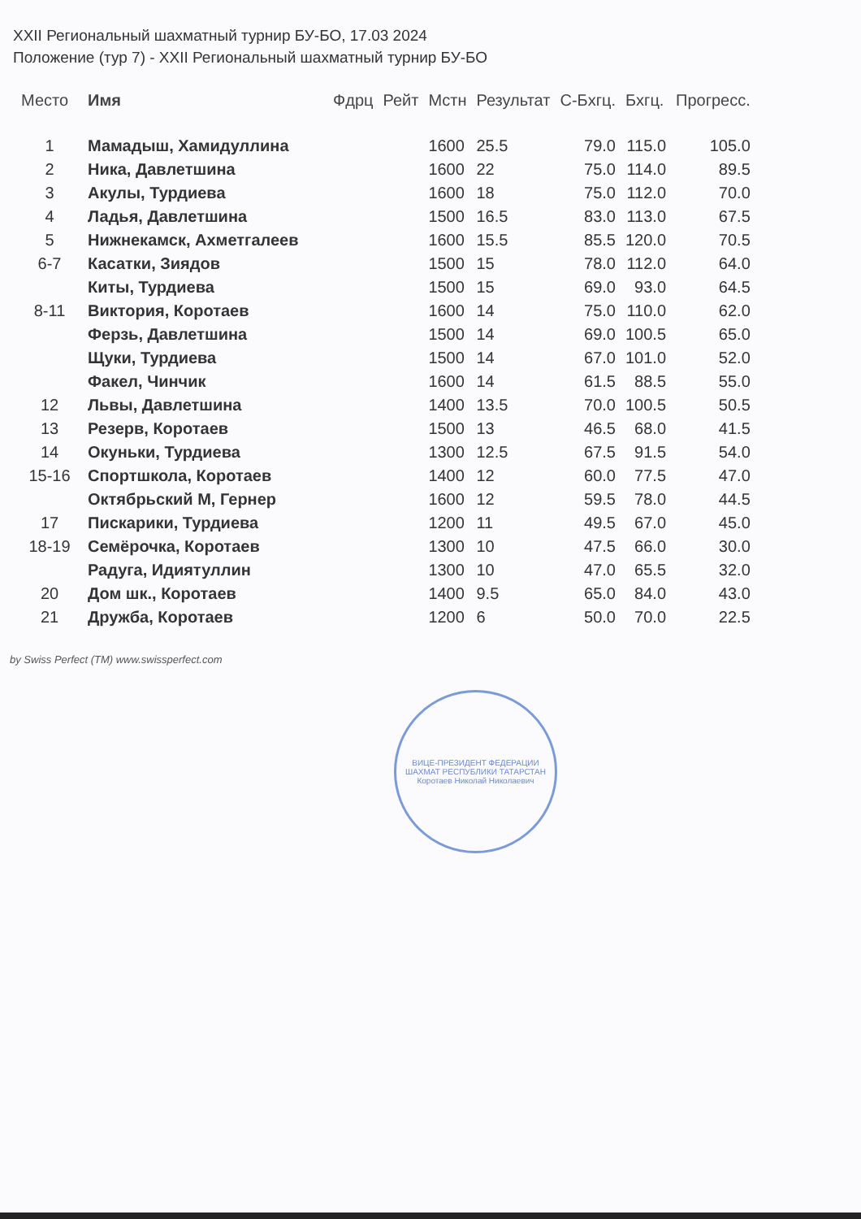XXII Региональный шахматный турнир БУ-БО, 17.03 2024
Положение (тур 7) - XXII Региональный шахматный турнир БУ-БО
| Место | Имя | Фдрц | Рейт | Мстн | Результат | С-Бхгц. | Бхгц. | Прогресс. |
| --- | --- | --- | --- | --- | --- | --- | --- | --- |
| 1 | Мамадыш, Хамидуллина | | | 1600 | 25.5 | 79.0 | 115.0 | 105.0 |
| 2 | Ника, Давлетшина | | | 1600 | 22 | 75.0 | 114.0 | 89.5 |
| 3 | Акулы, Турдиева | | | 1600 | 18 | 75.0 | 112.0 | 70.0 |
| 4 | Ладья, Давлетшина | | | 1500 | 16.5 | 83.0 | 113.0 | 67.5 |
| 5 | Нижнекамск, Ахметгалеев | | | 1600 | 15.5 | 85.5 | 120.0 | 70.5 |
| 6-7 | Касатки, Зиядов | | | 1500 | 15 | 78.0 | 112.0 | 64.0 |
| | Киты, Турдиева | | | 1500 | 15 | 69.0 | 93.0 | 64.5 |
| 8-11 | Виктория, Коротаев | | | 1600 | 14 | 75.0 | 110.0 | 62.0 |
| | Ферзь, Давлетшина | | | 1500 | 14 | 69.0 | 100.5 | 65.0 |
| | Щуки, Турдиева | | | 1500 | 14 | 67.0 | 101.0 | 52.0 |
| | Факел, Чинчик | | | 1600 | 14 | 61.5 | 88.5 | 55.0 |
| 12 | Львы, Давлетшина | | | 1400 | 13.5 | 70.0 | 100.5 | 50.5 |
| 13 | Резерв, Коротаев | | | 1500 | 13 | 46.5 | 68.0 | 41.5 |
| 14 | Окуньки, Турдиева | | | 1300 | 12.5 | 67.5 | 91.5 | 54.0 |
| 15-16 | Спортшкола, Коротаев | | | 1400 | 12 | 60.0 | 77.5 | 47.0 |
| | Октябрьский М, Гернер | | | 1600 | 12 | 59.5 | 78.0 | 44.5 |
| 17 | Пискарики, Турдиева | | | 1200 | 11 | 49.5 | 67.0 | 45.0 |
| 18-19 | Семёрочка, Коротаев | | | 1300 | 10 | 47.5 | 66.0 | 30.0 |
| | Радуга, Идиятуллин | | | 1300 | 10 | 47.0 | 65.5 | 32.0 |
| 20 | Дом шк., Коротаев | | | 1400 | 9.5 | 65.0 | 84.0 | 43.0 |
| 21 | Дружба, Коротаев | | | 1200 | 6 | 50.0 | 70.0 | 22.5 |
by Swiss Perfect (TM) www.swissperfect.com
ВИЦЕ-ПРЕЗИДЕНТ ФЕДЕРАЦИИ ШАХМАТ РЕСПУБЛИКИ ТАТАРСТАН
Коротаев Николай Николаевич